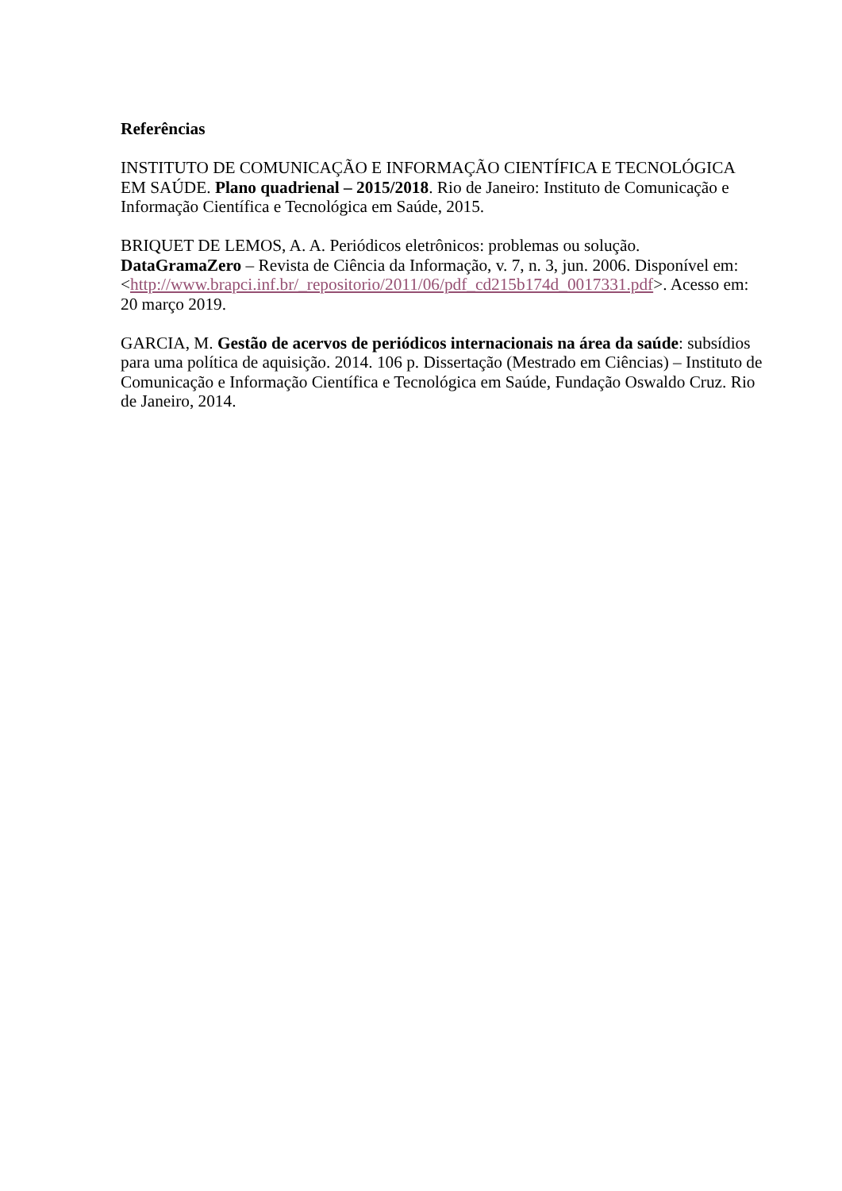Referências
INSTITUTO DE COMUNICAÇÃO E INFORMAÇÃO CIENTÍFICA E TECNOLÓGICA EM SAÚDE. Plano quadrienal – 2015/2018. Rio de Janeiro: Instituto de Comunicação e Informação Científica e Tecnológica em Saúde, 2015.
BRIQUET DE LEMOS, A. A. Periódicos eletrônicos: problemas ou solução. DataGramaZero – Revista de Ciência da Informação, v. 7, n. 3, jun. 2006. Disponível em: <http://www.brapci.inf.br/_repositorio/2011/06/pdf_cd215b174d_0017331.pdf>. Acesso em: 20 março 2019.
GARCIA, M. Gestão de acervos de periódicos internacionais na área da saúde: subsídios para uma política de aquisição. 2014. 106 p. Dissertação (Mestrado em Ciências) – Instituto de Comunicação e Informação Científica e Tecnológica em Saúde, Fundação Oswaldo Cruz. Rio de Janeiro, 2014.